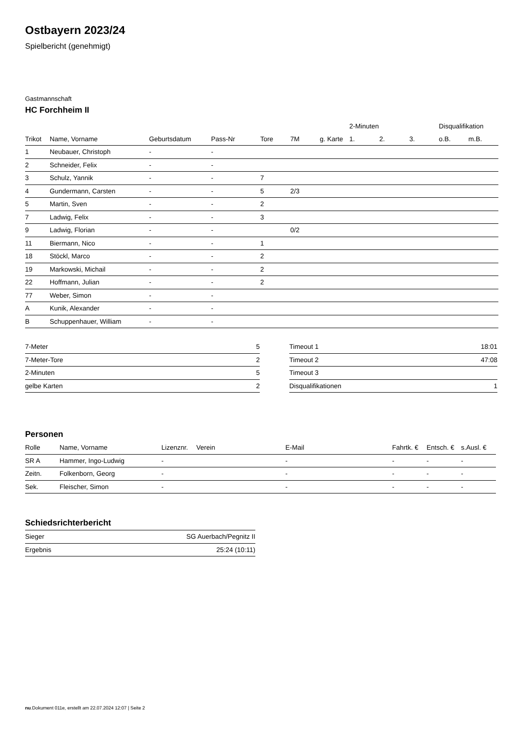Ostbayern 2023/24
Spielbericht (genehmigt)
Gastmannschaft
HC Forchheim II
| | | | | | | | 2-Minuten | | | Disqualifikation | |
| --- | --- | --- | --- | --- | --- | --- | --- | --- | --- | --- | --- |
| Trikot | Name, Vorname | Geburtsdatum | Pass-Nr | Tore | 7M | g. Karte | 1. | 2. | 3. | o.B. | m.B. |
| 1 | Neubauer, Christoph | - | - | | | | | | | | |
| 2 | Schneider, Felix | - | - | | | | | | | | |
| 3 | Schulz, Yannik | - | - | 7 | | | | | | | |
| 4 | Gundermann, Carsten | - | - | 5 | 2/3 | | | | | | |
| 5 | Martin, Sven | - | - | 2 | | | | | | | |
| 7 | Ladwig, Felix | - | - | 3 | | | | | | | |
| 9 | Ladwig, Florian | - | - | | 0/2 | | | | | | |
| 11 | Biermann, Nico | - | - | 1 | | | | | | | |
| 18 | Stöckl, Marco | - | - | 2 | | | | | | | |
| 19 | Markowski, Michail | - | - | 2 | | | | | | | |
| 22 | Hoffmann, Julian | - | - | 2 | | | | | | | |
| 77 | Weber, Simon | - | - | | | | | | | | |
| A | Kunik, Alexander | - | - | | | | | | | | |
| B | Schuppenhauer, William | - | - | | | | | | | | |
| 7-Meter | 5 |
| 7-Meter-Tore | 2 |
| 2-Minuten | 5 |
| gelbe Karten | 2 |
| Timeout 1 | 18:01 |
| Timeout 2 | 47:08 |
| Timeout 3 | |
| Disqualifikationen | 1 |
Personen
| Rolle | Name, Vorname | Lizenznr. | Verein | E-Mail | Fahrtk. € | Entsch. € | s.Ausl. € |
| --- | --- | --- | --- | --- | --- | --- | --- |
| SR A | Hammer, Ingo-Ludwig | - | | - | - | - | - |
| Zeitn. | Folkenborn, Georg | - | | - | - | - | - |
| Sek. | Fleischer, Simon | - | | - | - | - | - |
Schiedsrichterbericht
| Sieger | SG Auerbach/Pegnitz II |
| Ergebnis | 25:24 (10:11) |
nu.Dokument 011e, erstellt am 22.07.2024 12:07 | Seite 2